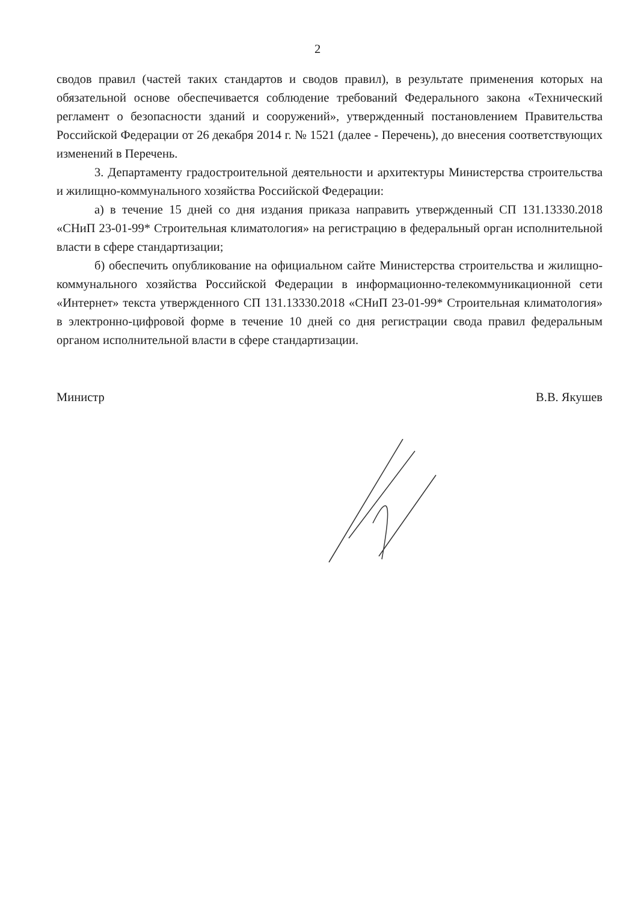2
сводов правил (частей таких стандартов и сводов правил), в результате применения которых на обязательной основе обеспечивается соблюдение требований Федерального закона «Технический регламент о безопасности зданий и сооружений», утвержденный постановлением Правительства Российской Федерации от 26 декабря 2014 г. № 1521 (далее - Перечень), до внесения соответствующих изменений в Перечень.
3. Департаменту градостроительной деятельности и архитектуры Министерства строительства и жилищно-коммунального хозяйства Российской Федерации:
а) в течение 15 дней со дня издания приказа направить утвержденный СП 131.13330.2018 «СНиП 23-01-99* Строительная климатология» на регистрацию в федеральный орган исполнительной власти в сфере стандартизации;
б) обеспечить опубликование на официальном сайте Министерства строительства и жилищно-коммунального хозяйства Российской Федерации в информационно-телекоммуникационной сети «Интернет» текста утвержденного СП 131.13330.2018 «СНиП 23-01-99* Строительная климатология» в электронно-цифровой форме в течение 10 дней со дня регистрации свода правил федеральным органом исполнительной власти в сфере стандартизации.
Министр В.В. Якушев